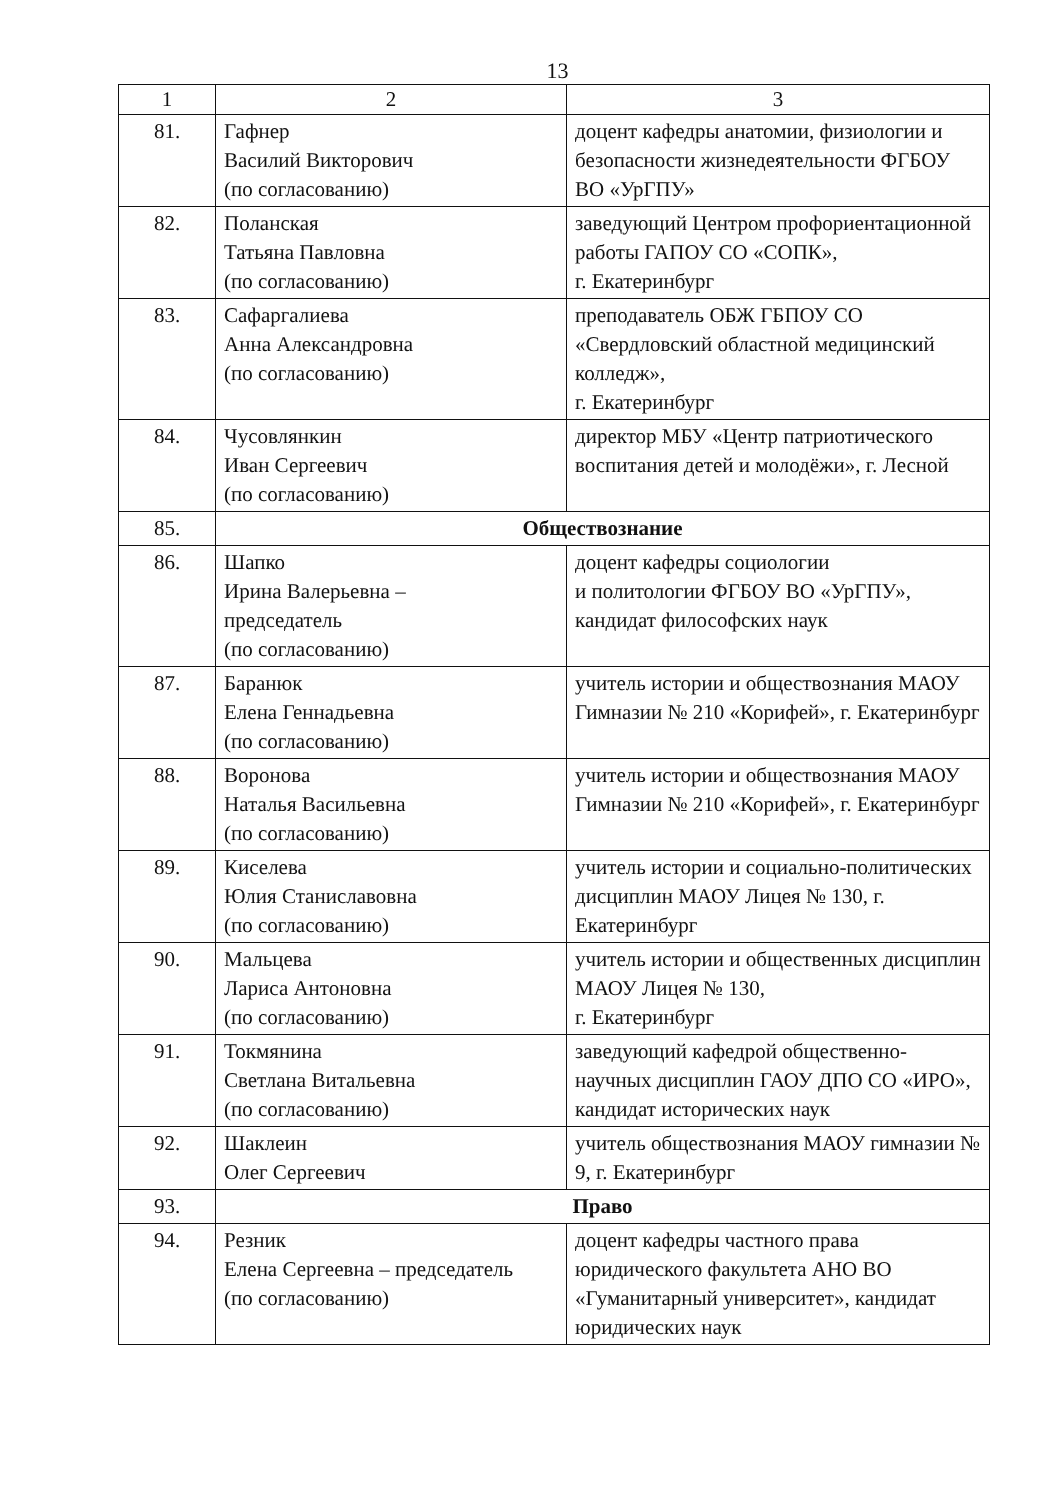13
| 1 | 2 | 3 |
| 81. | Гафнер Василий Викторович (по согласованию) | доцент кафедры анатомии, физиологии и безопасности жизнедеятельности ФГБОУ ВО «УрГПУ» |
| 82. | Поланская Татьяна Павловна (по согласованию) | заведующий Центром профориентационной работы ГАПОУ СО «СОПК», г. Екатеринбург |
| 83. | Сафаргалиева Анна Александровна (по согласованию) | преподаватель ОБЖ ГБПОУ СО «Свердловский областной медицинский колледж», г. Екатеринбург |
| 84. | Чусовлянкин Иван Сергеевич (по согласованию) | директор МБУ «Центр патриотического воспитания детей и молодёжи», г. Лесной |
| 85. | Обществознание | |
| 86. | Шапко Ирина Валерьевна – председатель (по согласованию) | доцент кафедры социологии и политологии ФГБОУ ВО «УрГПУ», кандидат философских наук |
| 87. | Баранюк Елена Геннадьевна (по согласованию) | учитель истории и обществознания МАОУ Гимназии № 210 «Корифей», г. Екатеринбург |
| 88. | Воронова Наталья Васильевна (по согласованию) | учитель истории и обществознания МАОУ Гимназии № 210 «Корифей», г. Екатеринбург |
| 89. | Киселева Юлия Станиславовна (по согласованию) | учитель истории и социально-политических дисциплин МАОУ Лицея № 130, г. Екатеринбург |
| 90. | Мальцева Лариса Антоновна (по согласованию) | учитель истории и общественных дисциплин МАОУ Лицея № 130, г. Екатеринбург |
| 91. | Токмянина Светлана Витальевна (по согласованию) | заведующий кафедрой общественно-научных дисциплин ГАОУ ДПО СО «ИРО», кандидат исторических наук |
| 92. | Шаклеин Олег Сергеевич | учитель обществознания МАОУ гимназии № 9, г. Екатеринбург |
| 93. | Право | |
| 94. | Резник Елена Сергеевна – председатель (по согласованию) | доцент кафедры частного права юридического факультета АНО ВО «Гуманитарный университет», кандидат юридических наук |